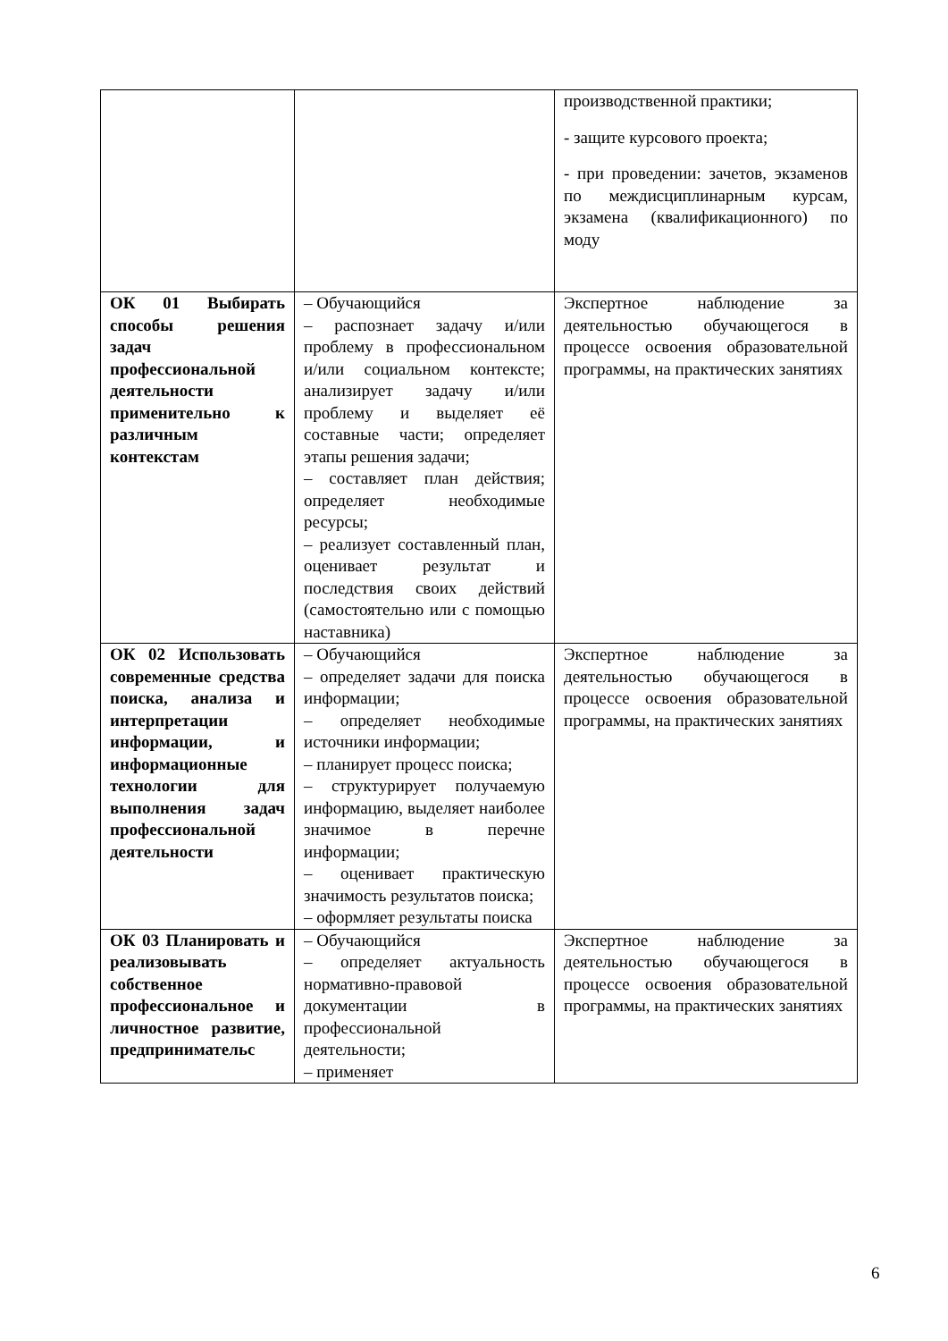| | | производственной практики; - защите курсового проекта; - при проведении: зачетов, экзаменов по междисциплинарным курсам, экзамена (квалификационного) по моду |
| ОК 01 Выбирать способы решения задач профессиональной деятельности применительно к различным контекстам | – Обучающийся – распознает задачу и/или проблему в профессиональном и/или социальном контексте; анализирует задачу и/или проблему и выделяет её составные части; определяет этапы решения задачи; – составляет план действия; определяет необходимые ресурсы; – реализует составленный план, оценивает результат и последствия своих действий (самостоятельно или с помощью наставника) | Экспертное наблюдение за деятельностью обучающегося в процессе освоения образовательной программы, на практических занятиях |
| ОК 02 Использовать современные средства поиска, анализа и интерпретации информации, и информационные технологии для выполнения задач профессиональной деятельности | – Обучающийся – определяет задачи для поиска информации; – определяет необходимые источники информации; – планирует процесс поиска; – структурирует получаемую информацию, выделяет наиболее значимое в перечне информации; – оценивает практическую значимость результатов поиска; – оформляет результаты поиска | Экспертное наблюдение за деятельностью обучающегося в процессе освоения образовательной программы, на практических занятиях |
| ОК 03 Планировать и реализовывать собственное профессиональное и личностное развитие, предпринимательс | – Обучающийся – определяет актуальность нормативно-правовой документации в профессиональной деятельности; – применяет | Экспертное наблюдение за деятельностью обучающегося в процессе освоения образовательной программы, на практических занятиях |
6